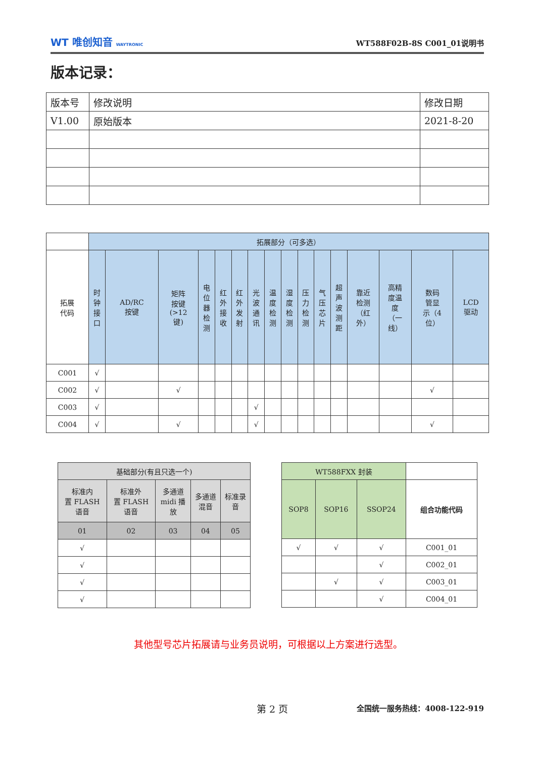WT 唯创知音 WAYTRONIC
WT588F02B-8S C001_01说明书
版本记录：
| 版本号 | 修改说明 | 修改日期 |
| --- | --- | --- |
| V1.00 | 原始版本 | 2021-8-20 |
| | 拓展部分（可多选） | | | | | | | | | | | | | | | |
| 拓展 代码 | 时 钟 接 口 | AD/RC 按键 | 矩阵 按键 (>12 键) | 电 位 器 检 测 | 红 外 接 收 | 红 外 发 射 | 光 波 通 讯 | 温 度 检 测 | 湿 度 检 测 | 压 力 检 测 | 气 压 芯 片 | 超 声 波 测 距 | 靠近 检测 （红 外） | 高精 度温 度 （一 线） | 数码 管显 示（4 位） | LCD 驱动 |
| C001 | √ | | | | | | | | | | | | | | | |
| C002 | √ | | √ | | | | | | | | | | | | √ | |
| C003 | √ | | | | | | √ | | | | | | | | | |
| C004 | √ | | √ | | | | √ | | | | | | | | √ | |
| 基础部分(有且只选一个) | | | | |
| 标准内 置 FLASH 语音 | 标准外 置 FLASH 语音 | 多通道 midi 播 放 | 多通道 混音 | 标准录 音 |
| 01 | 02 | 03 | 04 | 05 |
| √ | | | | |
| √ | | | | |
| √ | | | | |
| √ | | | | |
| WT588FXX 封装 | | | |
| SOP8 | SOP16 | SSOP24 | 组合功能代码 |
| √ | √ | √ | C001_01 |
| | | √ | C002_01 |
| | √ | √ | C003_01 |
| | | √ | C004_01 |
其他型号芯片拓展请与业务员说明，可根据以上方案进行选型。
第 2 页 全国统一服务热线：4008-122-919